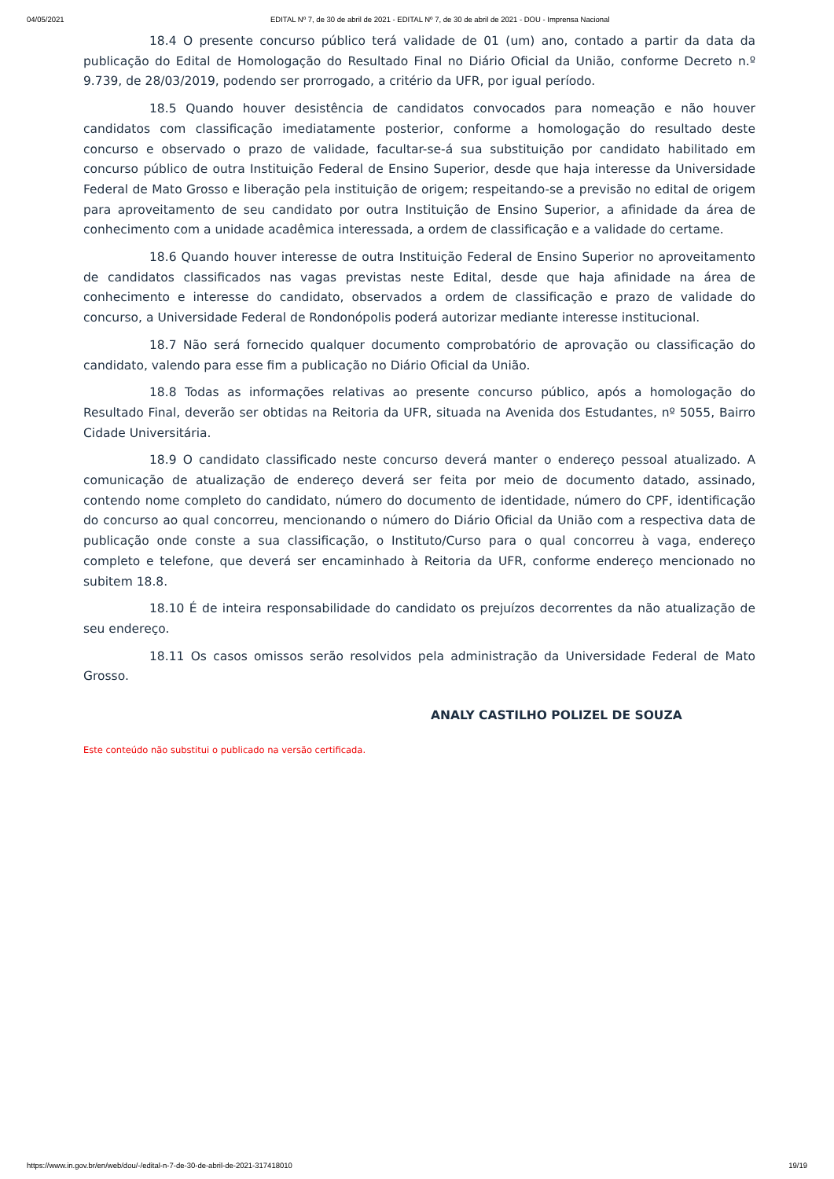04/05/2021 EDITAL Nº 7, de 30 de abril de 2021 - EDITAL Nº 7, de 30 de abril de 2021 - DOU - Imprensa Nacional
18.4 O presente concurso público terá validade de 01 (um) ano, contado a partir da data da publicação do Edital de Homologação do Resultado Final no Diário Oficial da União, conforme Decreto n.º 9.739, de 28/03/2019, podendo ser prorrogado, a critério da UFR, por igual período.
18.5 Quando houver desistência de candidatos convocados para nomeação e não houver candidatos com classificação imediatamente posterior, conforme a homologação do resultado deste concurso e observado o prazo de validade, facultar-se-á sua substituição por candidato habilitado em concurso público de outra Instituição Federal de Ensino Superior, desde que haja interesse da Universidade Federal de Mato Grosso e liberação pela instituição de origem; respeitando-se a previsão no edital de origem para aproveitamento de seu candidato por outra Instituição de Ensino Superior, a afinidade da área de conhecimento com a unidade acadêmica interessada, a ordem de classificação e a validade do certame.
18.6 Quando houver interesse de outra Instituição Federal de Ensino Superior no aproveitamento de candidatos classificados nas vagas previstas neste Edital, desde que haja afinidade na área de conhecimento e interesse do candidato, observados a ordem de classificação e prazo de validade do concurso, a Universidade Federal de Rondonópolis poderá autorizar mediante interesse institucional.
18.7 Não será fornecido qualquer documento comprobatório de aprovação ou classificação do candidato, valendo para esse fim a publicação no Diário Oficial da União.
18.8 Todas as informações relativas ao presente concurso público, após a homologação do Resultado Final, deverão ser obtidas na Reitoria da UFR, situada na Avenida dos Estudantes, nº 5055, Bairro Cidade Universitária.
18.9 O candidato classificado neste concurso deverá manter o endereço pessoal atualizado. A comunicação de atualização de endereço deverá ser feita por meio de documento datado, assinado, contendo nome completo do candidato, número do documento de identidade, número do CPF, identificação do concurso ao qual concorreu, mencionando o número do Diário Oficial da União com a respectiva data de publicação onde conste a sua classificação, o Instituto/Curso para o qual concorreu à vaga, endereço completo e telefone, que deverá ser encaminhado à Reitoria da UFR, conforme endereço mencionado no subitem 18.8.
18.10 É de inteira responsabilidade do candidato os prejuízos decorrentes da não atualização de seu endereço.
18.11 Os casos omissos serão resolvidos pela administração da Universidade Federal de Mato Grosso.
ANALY CASTILHO POLIZEL DE SOUZA
Este conteúdo não substitui o publicado na versão certificada.
https://www.in.gov.br/en/web/dou/-/edital-n-7-de-30-de-abril-de-2021-317418010 19/19